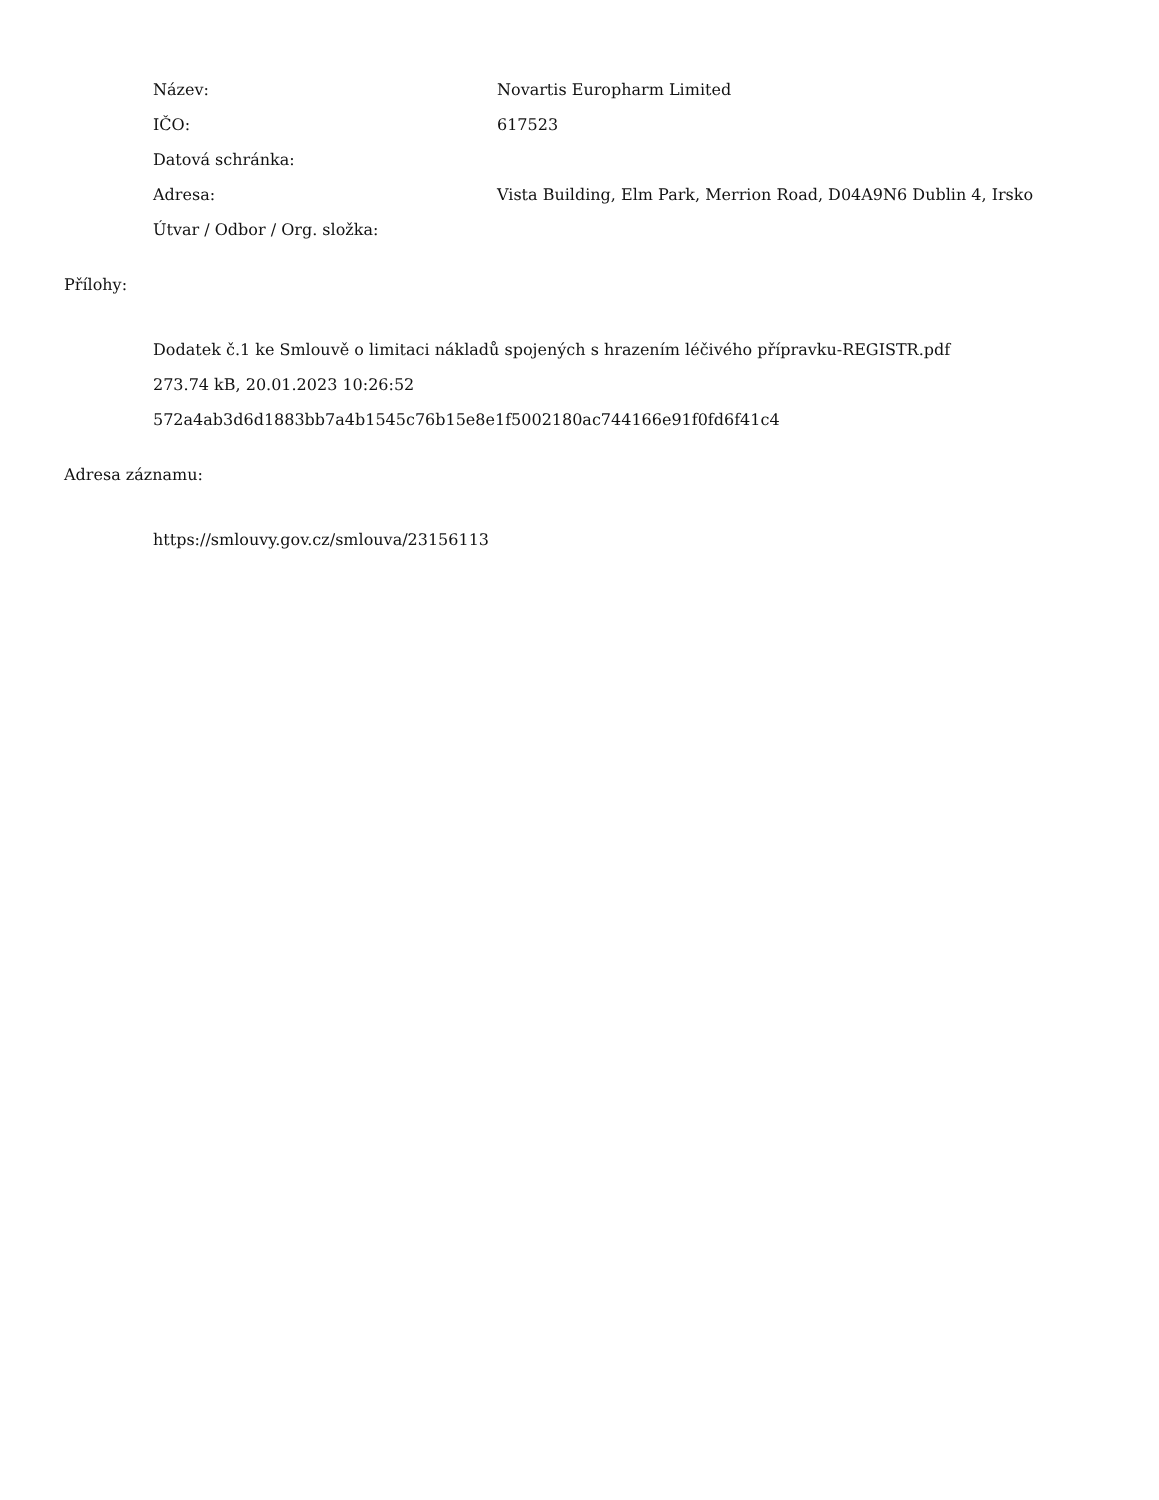| Název: | Novartis Europharm Limited |
| IČO: | 617523 |
| Datová schránka: | |
| Adresa: | Vista Building, Elm Park, Merrion Road, D04A9N6 Dublin 4, Irsko |
| Útvar / Odbor / Org. složka: | |
Přílohy:
Dodatek č.1 ke Smlouvě o limitaci nákladů spojených s hrazením léčivého přípravku-REGISTR.pdf
273.74 kB, 20.01.2023 10:26:52
572a4ab3d6d1883bb7a4b1545c76b15e8e1f5002180ac744166e91f0fd6f41c4
Adresa záznamu:
https://smlouvy.gov.cz/smlouva/23156113